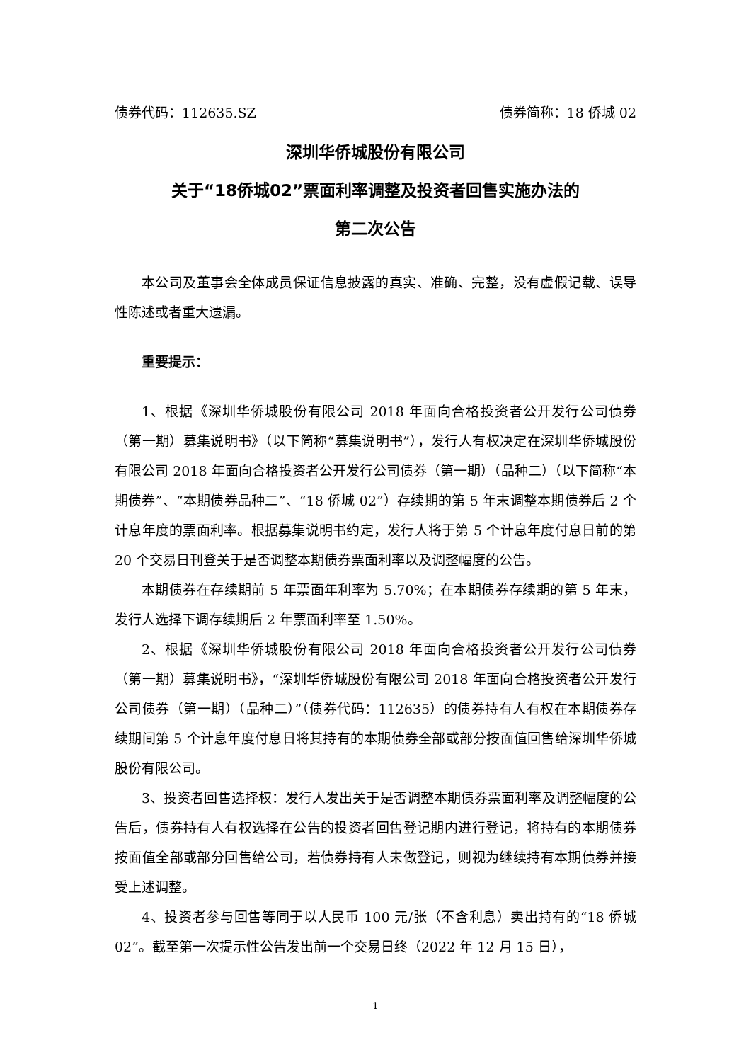债券代码：112635.SZ 债券简称：18 侨城 02
深圳华侨城股份有限公司
关于“18侨城02”票面利率调整及投资者回售实施办法的
第二次公告
本公司及董事会全体成员保证信息披露的真实、准确、完整，没有虚假记载、误导性陈述或者重大遗漏。
重要提示：
1、根据《深圳华侨城股份有限公司 2018 年面向合格投资者公开发行公司债券（第一期）募集说明书》（以下简称“募集说明书”），发行人有权决定在深圳华侨城股份有限公司 2018 年面向合格投资者公开发行公司债券（第一期）（品种二）（以下简称“本期债券”、“本期债券品种二”、“18 侨城 02”）存续期的第 5 年末调整本期债券后 2 个计息年度的票面利率。根据募集说明书约定，发行人将于第 5 个计息年度付息日前的第 20 个交易日刊登关于是否调整本期债券票面利率以及调整幅度的公告。
本期债券在存续期前 5 年票面年利率为 5.70%；在本期债券存续期的第 5 年末，发行人选择下调存续期后 2 年票面利率至 1.50%。
2、根据《深圳华侨城股份有限公司 2018 年面向合格投资者公开发行公司债券（第一期）募集说明书》，“深圳华侨城股份有限公司 2018 年面向合格投资者公开发行公司债券（第一期）（品种二）”（债券代码：112635）的债券持有人有权在本期债券存续期间第 5 个计息年度付息日将其持有的本期债券全部或部分按面值回售给深圳华侨城股份有限公司。
3、投资者回售选择权：发行人发出关于是否调整本期债券票面利率及调整幅度的公告后，债券持有人有权选择在公告的投资者回售登记期内进行登记，将持有的本期债券按面值全部或部分回售给公司，若债券持有人未做登记，则视为继续持有本期债券并接受上述调整。
4、投资者参与回售等同于以人民币 100 元/张（不含利息）卖出持有的“18 侨城 02”。截至第一次提示性公告发出前一个交易日终（2022 年 12 月 15 日），
1